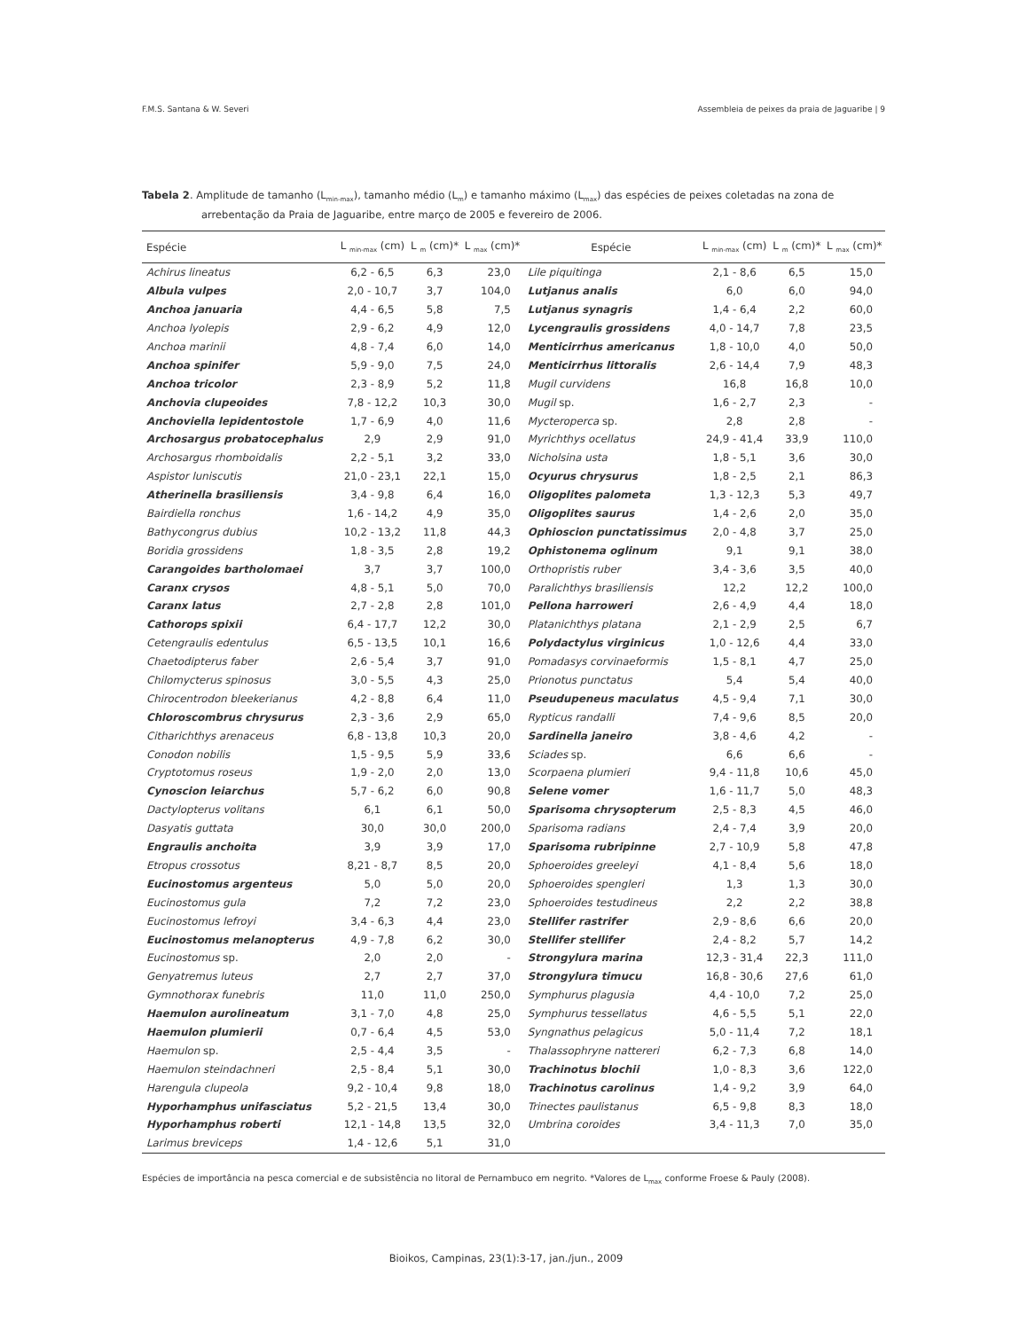F.M.S. Santana & W. Severi Assembleia de peixes da praia de Jaguaribe | 9
Tabela 2. Amplitude de tamanho (L<sub>min-max</sub>), tamanho médio (L<sub>m</sub>) e tamanho máximo (L<sub>max</sub>) das espécies de peixes coletadas na zona de arrebentação da Praia de Jaguaribe, entre março de 2005 e fevereiro de 2006.
| Espécie | L <sub>min-max</sub> (cm) | L <sub>m</sub> (cm)* | L <sub>max</sub> (cm)* | Espécie | L <sub>min-max</sub> (cm) | L <sub>m</sub> (cm)* | L <sub>max</sub> (cm)* |
| --- | --- | --- | --- | --- | --- | --- | --- |
| Achirus lineatus | 6,2 - 6,5 | 6,3 | 23,0 | Lile piquitinga | 2,1 - 8,6 | 6,5 | 15,0 |
| Albula vulpes | 2,0 - 10,7 | 3,7 | 104,0 | Lutjanus analis | 6,0 | 6,0 | 94,0 |
| Anchoa januaria | 4,4 - 6,5 | 5,8 | 7,5 | Lutjanus synagris | 1,4 - 6,4 | 2,2 | 60,0 |
| Anchoa lyolepis | 2,9 - 6,2 | 4,9 | 12,0 | Lycengraulis grossidens | 4,0 - 14,7 | 7,8 | 23,5 |
| Anchoa marinii | 4,8 - 7,4 | 6,0 | 14,0 | Menticirrhus americanus | 1,8 - 10,0 | 4,0 | 50,0 |
| Anchoa spinifer | 5,9 - 9,0 | 7,5 | 24,0 | Menticirrhus littoralis | 2,6 - 14,4 | 7,9 | 48,3 |
| Anchoa tricolor | 2,3 - 8,9 | 5,2 | 11,8 | Mugil curvidens | 16,8 | 16,8 | 10,0 |
| Anchovia clupeoides | 7,8 - 12,2 | 10,3 | 30,0 | Mugil sp. | 1,6 - 2,7 | 2,3 | - |
| Anchoviella lepidentostole | 1,7 - 6,9 | 4,0 | 11,6 | Mycteroperca sp. | 2,8 | 2,8 | - |
| Archosargus probatocephalus | 2,9 | 2,9 | 91,0 | Myrichthys ocellatus | 24,9 - 41,4 | 33,9 | 110,0 |
| Archosargus rhomboidalis | 2,2 - 5,1 | 3,2 | 33,0 | Nicholsina usta | 1,8 - 5,1 | 3,6 | 30,0 |
| Aspistor luniscutis | 21,0 - 23,1 | 22,1 | 15,0 | Ocyurus chrysurus | 1,8 - 2,5 | 2,1 | 86,3 |
| Atherinella brasiliensis | 3,4 - 9,8 | 6,4 | 16,0 | Oligoplites palometa | 1,3 - 12,3 | 5,3 | 49,7 |
| Bairdiella ronchus | 1,6 - 14,2 | 4,9 | 35,0 | Oligoplites saurus | 1,4 - 2,6 | 2,0 | 35,0 |
| Bathycongrus dubius | 10,2 - 13,2 | 11,8 | 44,3 | Ophioscion punctatissimus | 2,0 - 4,8 | 3,7 | 25,0 |
| Boridia grossidens | 1,8 - 3,5 | 2,8 | 19,2 | Ophistonema oglinum | 9,1 | 9,1 | 38,0 |
| Carangoides bartholomaei | 3,7 | 3,7 | 100,0 | Orthopristis ruber | 3,4 - 3,6 | 3,5 | 40,0 |
| Caranx crysos | 4,8 - 5,1 | 5,0 | 70,0 | Paralichthys brasiliensis | 12,2 | 12,2 | 100,0 |
| Caranx latus | 2,7 - 2,8 | 2,8 | 101,0 | Pellona harroweri | 2,6 - 4,9 | 4,4 | 18,0 |
| Cathorops spixii | 6,4 - 17,7 | 12,2 | 30,0 | Platanichthys platana | 2,1 - 2,9 | 2,5 | 6,7 |
| Cetengraulis edentulus | 6,5 - 13,5 | 10,1 | 16,6 | Polydactylus virginicus | 1,0 - 12,6 | 4,4 | 33,0 |
| Chaetodipterus faber | 2,6 - 5,4 | 3,7 | 91,0 | Pomadasys corvinaeformis | 1,5 - 8,1 | 4,7 | 25,0 |
| Chilomycterus spinosus | 3,0 - 5,5 | 4,3 | 25,0 | Prionotus punctatus | 5,4 | 5,4 | 40,0 |
| Chirocentrodon bleekerianus | 4,2 - 8,8 | 6,4 | 11,0 | Pseudupeneus maculatus | 4,5 - 9,4 | 7,1 | 30,0 |
| Chloroscombrus chrysurus | 2,3 - 3,6 | 2,9 | 65,0 | Rypticus randalli | 7,4 - 9,6 | 8,5 | 20,0 |
| Citharichthys arenaceus | 6,8 - 13,8 | 10,3 | 20,0 | Sardinella janeiro | 3,8 - 4,6 | 4,2 | - |
| Conodon nobilis | 1,5 - 9,5 | 5,9 | 33,6 | Sciades sp. | 6,6 | 6,6 | - |
| Cryptotomus roseus | 1,9 - 2,0 | 2,0 | 13,0 | Scorpaena plumieri | 9,4 - 11,8 | 10,6 | 45,0 |
| Cynoscion leiarchus | 5,7 - 6,2 | 6,0 | 90,8 | Selene vomer | 1,6 - 11,7 | 5,0 | 48,3 |
| Dactylopterus volitans | 6,1 | 6,1 | 50,0 | Sparisoma chrysopterum | 2,5 - 8,3 | 4,5 | 46,0 |
| Dasyatis guttata | 30,0 | 30,0 | 200,0 | Sparisoma radians | 2,4 - 7,4 | 3,9 | 20,0 |
| Engraulis anchoita | 3,9 | 3,9 | 17,0 | Sparisoma rubripinne | 2,7 - 10,9 | 5,8 | 47,8 |
| Etropus crossotus | 8,21 - 8,7 | 8,5 | 20,0 | Sphoeroides greeleyi | 4,1 - 8,4 | 5,6 | 18,0 |
| Eucinostomus argenteus | 5,0 | 5,0 | 20,0 | Sphoeroides spengleri | 1,3 | 1,3 | 30,0 |
| Eucinostomus gula | 7,2 | 7,2 | 23,0 | Sphoeroides testudineus | 2,2 | 2,2 | 38,8 |
| Eucinostomus lefroyi | 3,4 - 6,3 | 4,4 | 23,0 | Stellifer rastrifer | 2,9 - 8,6 | 6,6 | 20,0 |
| Eucinostomus melanopterus | 4,9 - 7,8 | 6,2 | 30,0 | Stellifer stellifer | 2,4 - 8,2 | 5,7 | 14,2 |
| Eucinostomus sp. | 2,0 | 2,0 | - | Strongylura marina | 12,3 - 31,4 | 22,3 | 111,0 |
| Genyatremus luteus | 2,7 | 2,7 | 37,0 | Strongylura timucu | 16,8 - 30,6 | 27,6 | 61,0 |
| Gymnothorax funebris | 11,0 | 11,0 | 250,0 | Symphurus plagusia | 4,4 - 10,0 | 7,2 | 25,0 |
| Haemulon aurolineatum | 3,1 - 7,0 | 4,8 | 25,0 | Symphurus tessellatus | 4,6 - 5,5 | 5,1 | 22,0 |
| Haemulon plumierii | 0,7 - 6,4 | 4,5 | 53,0 | Syngnathus pelagicus | 5,0 - 11,4 | 7,2 | 18,1 |
| Haemulon sp. | 2,5 - 4,4 | 3,5 | - | Thalassophryne nattereri | 6,2 - 7,3 | 6,8 | 14,0 |
| Haemulon steindachneri | 2,5 - 8,4 | 5,1 | 30,0 | Trachinotus blochii | 1,0 - 8,3 | 3,6 | 122,0 |
| Harengula clupeola | 9,2 - 10,4 | 9,8 | 18,0 | Trachinotus carolinus | 1,4 - 9,2 | 3,9 | 64,0 |
| Hyporhamphus unifasciatus | 5,2 - 21,5 | 13,4 | 30,0 | Trinectes paulistanus | 6,5 - 9,8 | 8,3 | 18,0 |
| Hyporhamphus roberti | 12,1 - 14,8 | 13,5 | 32,0 | Umbrina coroides | 3,4 - 11,3 | 7,0 | 35,0 |
| Larimus breviceps | 1,4 - 12,6 | 5,1 | 31,0 | | | | |
Espécies de importância na pesca comercial e de subsistência no litoral de Pernambuco em negrito. *Valores de L<sub>max</sub> conforme Froese & Pauly (2008).
Bioikos, Campinas, 23(1):3-17, jan./jun., 2009